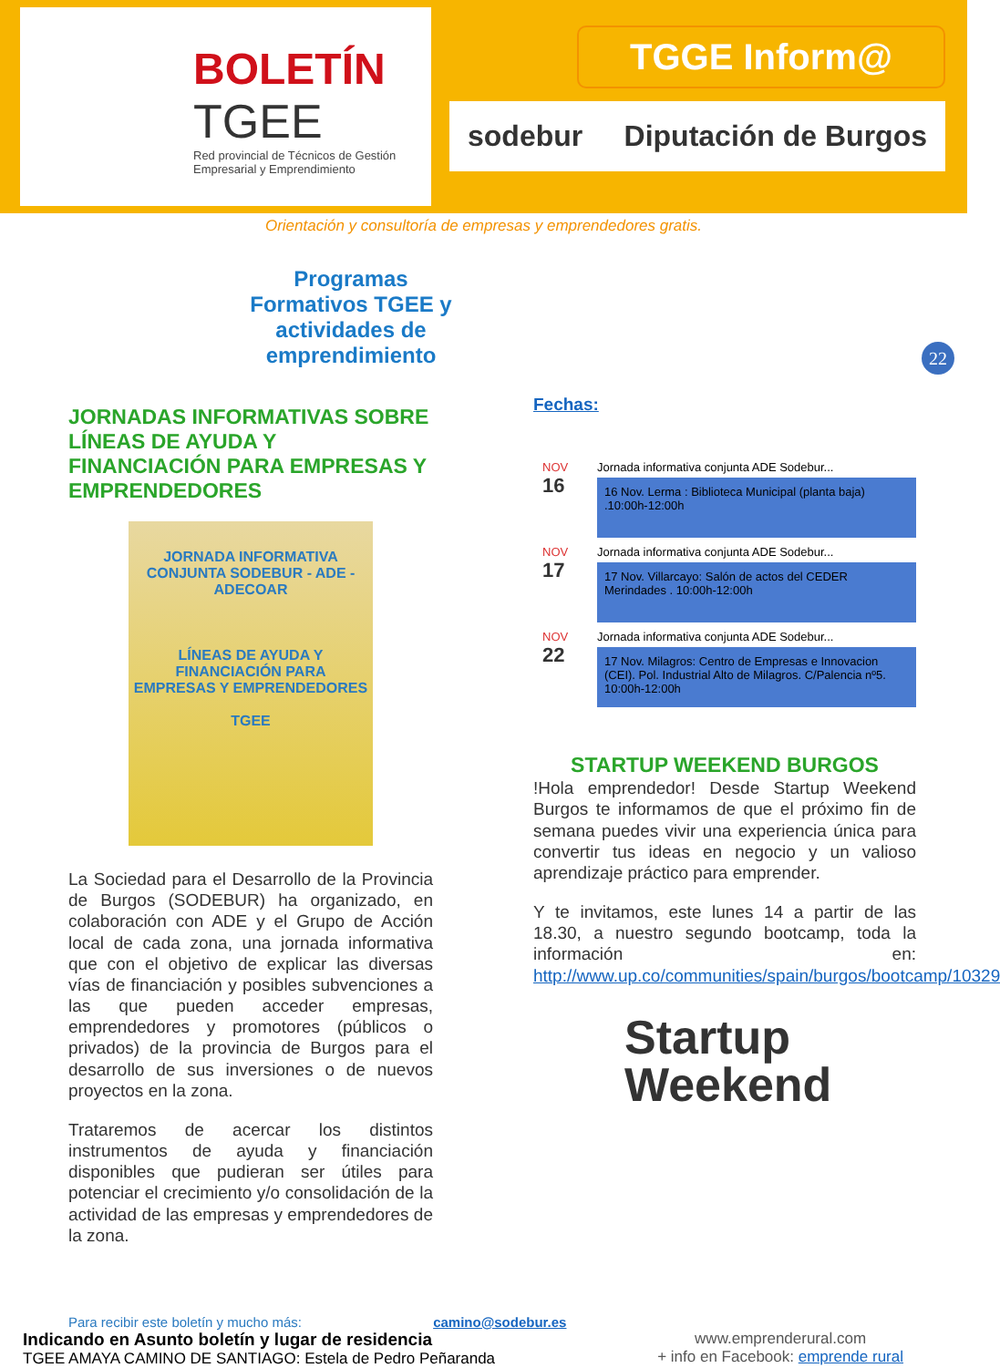BOLETÍN
TGEE
Red provincial de Técnicos de Gestión Empresarial y Emprendimiento
TGGE Inform@
sodebur Diputación de Burgos
Orientación y consultoría de empresas y emprendedores gratis.
22
Programas Formativos TGEE y actividades de emprendimiento
JORNADAS INFORMATIVAS SOBRE LÍNEAS DE AYUDA Y FINANCIACIÓN PARA EMPRESAS Y EMPRENDEDORES
JORNADA INFORMATIVA CONJUNTA SODEBUR - ADE - ADECOAR
LÍNEAS DE AYUDA Y FINANCIACIÓN PARA EMPRESAS Y EMPRENDEDORES
TGEE
La Sociedad para el Desarrollo de la Provincia de Burgos (SODEBUR) ha organizado, en colaboración con ADE y el Grupo de Acción local de cada zona, una jornada informativa que con el objetivo de explicar las diversas vías de financiación y posibles subvenciones a las que pueden acceder empresas, emprendedores y promotores (públicos o privados) de la provincia de Burgos para el desarrollo de sus inversiones o de nuevos proyectos en la zona.
Trataremos de acercar los distintos instrumentos de ayuda y financiación disponibles que pudieran ser útiles para potenciar el crecimiento y/o consolidación de la actividad de las empresas y emprendedores de la zona.
Fechas:
NOV
16
Jornada informativa conjunta ADE Sodebur...
16 Nov. Lerma : Biblioteca Municipal (planta baja) .10:00h-12:00h
NOV
17
Jornada informativa conjunta ADE Sodebur...
17 Nov. Villarcayo: Salón de actos del CEDER Merindades . 10:00h-12:00h
NOV
22
Jornada informativa conjunta ADE Sodebur...
17 Nov. Milagros: Centro de Empresas e Innovacion (CEI). Pol. Industrial Alto de Milagros. C/Palencia nº5. 10:00h-12:00h
STARTUP WEEKEND BURGOS
!Hola emprendedor! Desde Startup Weekend Burgos te informamos de que el próximo fin de semana puedes vivir una experiencia única para convertir tus ideas en negocio y un valioso aprendizaje práctico para emprender.
Y te invitamos, este lunes 14 a partir de las 18.30, a nuestro segundo bootcamp, toda la información en: http://www.up.co/communities/spain/burgos/bootcamp/10329
Startup
Weekend
Para recibir este boletín y mucho más: camino@sodebur.es
Indicando en Asunto boletín y lugar de residencia
TGEE AMAYA CAMINO DE SANTIAGO: Estela de Pedro Peñaranda
www.emprenderural.com
+ info en Facebook: emprende rural